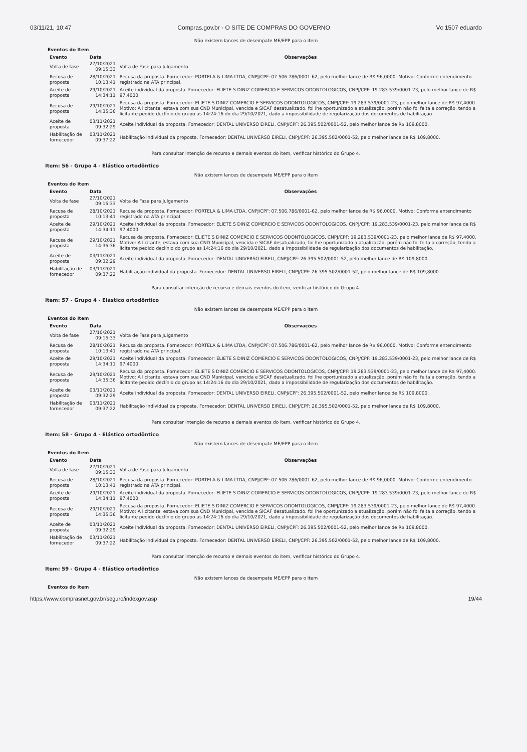03/11/21, 10:47 Compras.gov.br - O SITE DE COMPRAS DO GOVERNO Vc 1507 eduardo
Não existem lances de desempate ME/EPP para o item
Eventos do Item
| Evento | Data | Observações |
| --- | --- | --- |
| Volta de fase | 27/10/2021 09:15:33 | Volta de Fase para Julgamento |
| Recusa de proposta | 28/10/2021 10:13:41 | Recusa da proposta. Fornecedor: PORTELA & LIMA LTDA, CNPJ/CPF: 07.506.786/0001-62, pelo melhor lance de R$ 96,0000. Motivo: Conforme entendimento registrado na ATA principal. |
| Aceite de proposta | 29/10/2021 14:34:11 | Aceite individual da proposta. Fornecedor: ELIETE S DINIZ COMERCIO E SERVICOS ODONTOLOGICOS, CNPJ/CPF: 19.283.539/0001-23, pelo melhor lance de R$ 97,4000. |
| Recusa de proposta | 29/10/2021 14:35:36 | Recusa da proposta. Fornecedor: ELIETE S DINIZ COMERCIO E SERVICOS ODONTOLOGICOS, CNPJ/CPF: 19.283.539/0001-23, pelo melhor lance de R$ 97,4000. Motivo: A licitante, estava com sua CND Municipal, vencida e SICAF desatualizado, foi lhe oportunizado a atualização, porém não foi feita a correção, tendo a licitante pedido declínio do grupo as 14:24:16 do dia 29/10/2021, dado a impossibilidade de regularização dos documentos de habilitação. |
| Aceite de proposta | 03/11/2021 09:32:29 | Aceite individual da proposta. Fornecedor: DENTAL UNIVERSO EIRELI, CNPJ/CPF: 26.395.502/0001-52, pelo melhor lance de R$ 109,8000. |
| Habilitação de fornecedor | 03/11/2021 09:37:22 | Habilitação individual da proposta. Fornecedor: DENTAL UNIVERSO EIRELI, CNPJ/CPF: 26.395.502/0001-52, pelo melhor lance de R$ 109,8000. |
Para consultar intenção de recurso e demais eventos do item, verificar histórico do Grupo 4.
Item: 56 - Grupo 4 - Elástico ortodôntico
Não existem lances de desempate ME/EPP para o item
Eventos do Item
| Evento | Data | Observações |
| --- | --- | --- |
| Volta de fase | 27/10/2021 09:15:33 | Volta de Fase para Julgamento |
| Recusa de proposta | 28/10/2021 10:13:41 | Recusa da proposta. Fornecedor: PORTELA & LIMA LTDA, CNPJ/CPF: 07.506.786/0001-62, pelo melhor lance de R$ 96,0000. Motivo: Conforme entendimento registrado na ATA principal. |
| Aceite de proposta | 29/10/2021 14:34:11 | Aceite individual da proposta. Fornecedor: ELIETE S DINIZ COMERCIO E SERVICOS ODONTOLOGICOS, CNPJ/CPF: 19.283.539/0001-23, pelo melhor lance de R$ 97,4000. |
| Recusa de proposta | 29/10/2021 14:35:36 | Recusa da proposta. Fornecedor: ELIETE S DINIZ COMERCIO E SERVICOS ODONTOLOGICOS, CNPJ/CPF: 19.283.539/0001-23, pelo melhor lance de R$ 97,4000. Motivo: A licitante, estava com sua CND Municipal, vencida e SICAF desatualizado, foi lhe oportunizado a atualização, porém não foi feita a correção, tendo a licitante pedido declínio do grupo as 14:24:16 do dia 29/10/2021, dado a impossibilidade de regularização dos documentos de habilitação. |
| Aceite de proposta | 03/11/2021 09:32:29 | Aceite individual da proposta. Fornecedor: DENTAL UNIVERSO EIRELI, CNPJ/CPF: 26.395.502/0001-52, pelo melhor lance de R$ 109,8000. |
| Habilitação de fornecedor | 03/11/2021 09:37:22 | Habilitação individual da proposta. Fornecedor: DENTAL UNIVERSO EIRELI, CNPJ/CPF: 26.395.502/0001-52, pelo melhor lance de R$ 109,8000. |
Para consultar intenção de recurso e demais eventos do item, verificar histórico do Grupo 4.
Item: 57 - Grupo 4 - Elástico ortodôntico
Não existem lances de desempate ME/EPP para o item
Eventos do Item
| Evento | Data | Observações |
| --- | --- | --- |
| Volta de fase | 27/10/2021 09:15:33 | Volta de Fase para Julgamento |
| Recusa de proposta | 28/10/2021 10:13:41 | Recusa da proposta. Fornecedor: PORTELA & LIMA LTDA, CNPJ/CPF: 07.506.786/0001-62, pelo melhor lance de R$ 96,0000. Motivo: Conforme entendimento registrado na ATA principal. |
| Aceite de proposta | 29/10/2021 14:34:11 | Aceite individual da proposta. Fornecedor: ELIETE S DINIZ COMERCIO E SERVICOS ODONTOLOGICOS, CNPJ/CPF: 19.283.539/0001-23, pelo melhor lance de R$ 97,4000. |
| Recusa de proposta | 29/10/2021 14:35:36 | Recusa da proposta. Fornecedor: ELIETE S DINIZ COMERCIO E SERVICOS ODONTOLOGICOS, CNPJ/CPF: 19.283.539/0001-23, pelo melhor lance de R$ 97,4000. Motivo: A licitante, estava com sua CND Municipal, vencida e SICAF desatualizado, foi lhe oportunizado a atualização, porém não foi feita a correção, tendo a licitante pedido declínio do grupo as 14:24:16 do dia 29/10/2021, dado a impossibilidade de regularização dos documentos de habilitação. |
| Aceite de proposta | 03/11/2021 09:32:29 | Aceite individual da proposta. Fornecedor: DENTAL UNIVERSO EIRELI, CNPJ/CPF: 26.395.502/0001-52, pelo melhor lance de R$ 109,8000. |
| Habilitação de fornecedor | 03/11/2021 09:37:22 | Habilitação individual da proposta. Fornecedor: DENTAL UNIVERSO EIRELI, CNPJ/CPF: 26.395.502/0001-52, pelo melhor lance de R$ 109,8000. |
Para consultar intenção de recurso e demais eventos do item, verificar histórico do Grupo 4.
Item: 58 - Grupo 4 - Elástico ortodôntico
Não existem lances de desempate ME/EPP para o item
Eventos do Item
| Evento | Data | Observações |
| --- | --- | --- |
| Volta de fase | 27/10/2021 09:15:33 | Volta de Fase para Julgamento |
| Recusa de proposta | 28/10/2021 10:13:41 | Recusa da proposta. Fornecedor: PORTELA & LIMA LTDA, CNPJ/CPF: 07.506.786/0001-62, pelo melhor lance de R$ 96,0000. Motivo: Conforme entendimento registrado na ATA principal. |
| Aceite de proposta | 29/10/2021 14:34:11 | Aceite individual da proposta. Fornecedor: ELIETE S DINIZ COMERCIO E SERVICOS ODONTOLOGICOS, CNPJ/CPF: 19.283.539/0001-23, pelo melhor lance de R$ 97,4000. |
| Recusa de proposta | 29/10/2021 14:35:36 | Recusa da proposta. Fornecedor: ELIETE S DINIZ COMERCIO E SERVICOS ODONTOLOGICOS, CNPJ/CPF: 19.283.539/0001-23, pelo melhor lance de R$ 97,4000. Motivo: A licitante, estava com sua CND Municipal, vencida e SICAF desatualizado, foi lhe oportunizado a atualização, porém não foi feita a correção, tendo a licitante pedido declínio do grupo as 14:24:16 do dia 29/10/2021, dado a impossibilidade de regularização dos documentos de habilitação. |
| Aceite de proposta | 03/11/2021 09:32:29 | Aceite individual da proposta. Fornecedor: DENTAL UNIVERSO EIRELI, CNPJ/CPF: 26.395.502/0001-52, pelo melhor lance de R$ 109,8000. |
| Habilitação de fornecedor | 03/11/2021 09:37:22 | Habilitação individual da proposta. Fornecedor: DENTAL UNIVERSO EIRELI, CNPJ/CPF: 26.395.502/0001-52, pelo melhor lance de R$ 109,8000. |
Para consultar intenção de recurso e demais eventos do item, verificar histórico do Grupo 4.
Item: 59 - Grupo 4 - Elástico ortodôntico
Não existem lances de desempate ME/EPP para o item
Eventos do Item
https://www.comprasnet.gov.br/seguro/indexgov.asp 19/44